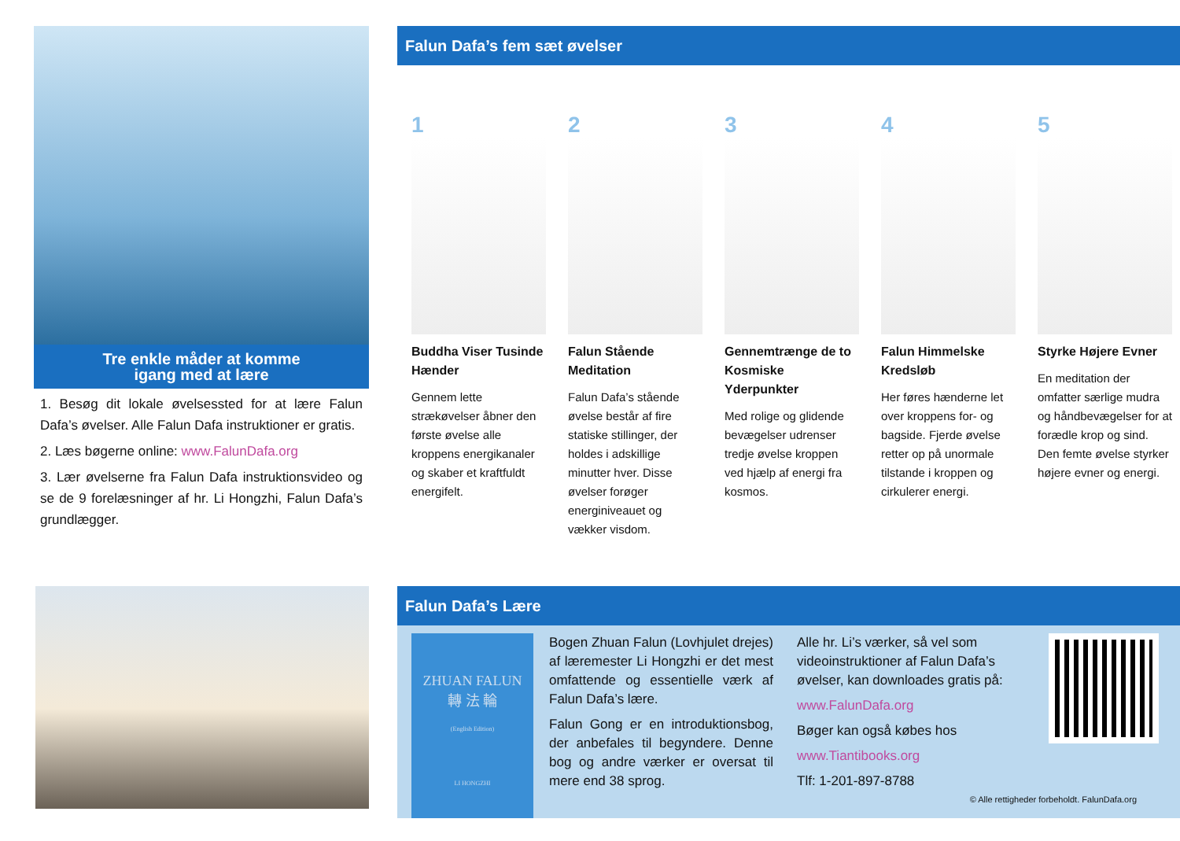Tre enkle måder at komme
igang med at lære
1. Besøg dit lokale øvelsessted for at lære Falun Dafa’s øvelser. Alle Falun Dafa instruktioner er gratis.
2. Læs bøgerne online: www.FalunDafa.org
3. Lær øvelserne fra Falun Dafa instruktionsvideo og se de 9 forelæsninger af hr. Li Hongzhi, Falun Dafa’s grundlægger.
Falun Dafa’s fem sæt øvelser
1
Buddha Viser Tusinde Hænder
Gennem lette strækøvelser åbner den første øvelse alle kroppens energikanaler og skaber et kraftfuldt energifelt.
2
Falun Stående Meditation
Falun Dafa’s stående øvelse består af fire statiske stillinger, der holdes i adskillige minutter hver. Disse øvelser forøger energiniveauet og vækker visdom.
3
Gennemtrænge de to Kosmiske Yderpunkter
Med rolige og glidende bevægelser udrenser tredje øvelse kroppen ved hjælp af energi fra kosmos.
4
Falun Himmelske Kredsløb
Her føres hænderne let over kroppens for- og bagside. Fjerde øvelse retter op på unormale tilstande i kroppen og cirkulerer energi.
5
Styrke Højere Evner
En meditation der omfatter særlige mudra og håndbevægelser for at forædle krop og sind. Den femte øvelse styrker højere evner og energi.
Falun Dafa’s Lære
ZHUAN FALUN
轉 法 輪
(English Edition)
LI HONGZHI
Bogen Zhuan Falun (Lovhjulet drejes) af læremester Li Hongzhi er det mest omfattende og essentielle værk af Falun Dafa’s lære.
Falun Gong er en introduktionsbog, der anbefales til begyndere. Denne bog og andre værker er oversat til mere end 38 sprog.
Alle hr. Li’s værker, så vel som videoinstruktioner af Falun Dafa’s øvelser, kan downloades gratis på:
www.FalunDafa.org
Bøger kan også købes hos
www.Tiantibooks.org
Tlf: 1-201-897-8788
© Alle rettigheder forbeholdt. FalunDafa.org